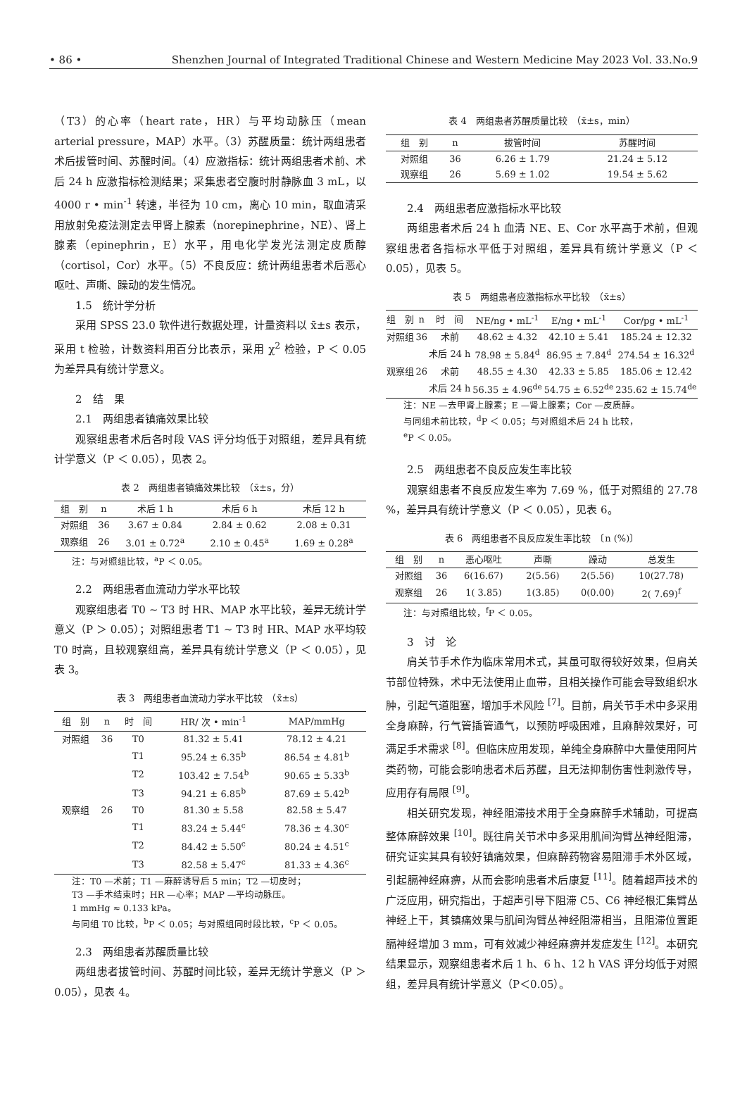• 86 • Shenzhen Journal of Integrated Traditional Chinese and Western Medicine May 2023 Vol. 33.No.9
（T3）的心率（heart rate，HR）与平均动脉压（mean arterial pressure，MAP）水平。（3）苏醒质量：统计两组患者术后拔管时间、苏醒时间。（4）应激指标：统计两组患者术前、术后 24 h 应激指标检测结果；采集患者空腹时肘静脉血 3 mL，以 4000 r • min<sup>-1</sup> 转速，半径为 10 cm，离心 10 min，取血清采用放射免疫法测定去甲肾上腺素（norepinephrine，NE）、肾上腺素（epinephrin，E）水平，用电化学发光法测定皮质醇（cortisol，Cor）水平。（5）不良反应：统计两组患者术后恶心呕吐、声嘶、躁动的发生情况。
1.5　统计学分析
采用 SPSS 23.0 软件进行数据处理，计量资料以 x̄±s 表示，采用 t 检验，计数资料用百分比表示，采用 χ<sup>2</sup> 检验，P ＜ 0.05 为差异具有统计学意义。
2　结　果
2.1　两组患者镇痛效果比较
观察组患者术后各时段 VAS 评分均低于对照组，差异具有统计学意义（P ＜ 0.05），见表 2。
表 2　两组患者镇痛效果比较　（x̄±s，分）
| 组 别 | n | 术后 1 h | 术后 6 h | 术后 12 h |
| --- | --- | --- | --- | --- |
| 对照组 | 36 | 3.67 ± 0.84 | 2.84 ± 0.62 | 2.08 ± 0.31 |
| 观察组 | 26 | 3.01 ± 0.72<sup>a</sup> | 2.10 ± 0.45<sup>a</sup> | 1.69 ± 0.28<sup>a</sup> |
注：与对照组比较，<sup>a</sup>P ＜ 0.05。
2.2　两组患者血流动力学水平比较
观察组患者 T0 ~ T3 时 HR、MAP 水平比较，差异无统计学意义（P ＞ 0.05）；对照组患者 T1 ~ T3 时 HR、MAP 水平均较 T0 时高，且较观察组高，差异具有统计学意义（P ＜ 0.05），见表 3。
表 3　两组患者血流动力学水平比较　（x̄±s）
| 组 别 | n | 时 间 | HR/ 次 • min<sup>-1</sup> | MAP/mmHg |
| --- | --- | --- | --- | --- |
| 对照组 | 36 | T0 | 81.32 ± 5.41 | 78.12 ± 4.21 |
| | | T1 | 95.24 ± 6.35<sup>b</sup> | 86.54 ± 4.81<sup>b</sup> |
| | | T2 | 103.42 ± 7.54<sup>b</sup> | 90.65 ± 5.33<sup>b</sup> |
| | | T3 | 94.21 ± 6.85<sup>b</sup> | 87.69 ± 5.42<sup>b</sup> |
| 观察组 | 26 | T0 | 81.30 ± 5.58 | 82.58 ± 5.47 |
| | | T1 | 83.24 ± 5.44<sup>c</sup> | 78.36 ± 4.30<sup>c</sup> |
| | | T2 | 84.42 ± 5.50<sup>c</sup> | 80.24 ± 4.51<sup>c</sup> |
| | | T3 | 82.58 ± 5.47<sup>c</sup> | 81.33 ± 4.36<sup>c</sup> |
注：T0 —术前；T1 —麻醉诱导后 5 min；T2 —切皮时；
T3 —手术结束时；HR —心率；MAP —平均动脉压。
1 mmHg ≈ 0.133 kPa。
与同组 T0 比较，<sup>b</sup>P ＜ 0.05；与对照组同时段比较，<sup>c</sup>P ＜ 0.05。
2.3　两组患者苏醒质量比较
两组患者拔管时间、苏醒时间比较，差异无统计学意义（P ＞ 0.05），见表 4。
表 4　两组患者苏醒质量比较　（x̄±s，min）
| 组 别 | n | 拔管时间 | 苏醒时间 |
| --- | --- | --- | --- |
| 对照组 | 36 | 6.26 ± 1.79 | 21.24 ± 5.12 |
| 观察组 | 26 | 5.69 ± 1.02 | 19.54 ± 5.62 |
2.4　两组患者应激指标水平比较
两组患者术后 24 h 血清 NE、E、Cor 水平高于术前，但观察组患者各指标水平低于对照组，差异具有统计学意义（P ＜ 0.05），见表 5。
表 5　两组患者应激指标水平比较　（x̄±s）
| 组 别 | n | 时 间 | NE/ng • mL<sup>-1</sup> | E/ng • mL<sup>-1</sup> | Cor/pg • mL<sup>-1</sup> |
| --- | --- | --- | --- | --- | --- |
| 对照组 | 36 | 术前 | 48.62 ± 4.32 | 42.10 ± 5.41 | 185.24 ± 12.32 |
| | | 术后 24 h | 78.98 ± 5.84<sup>d</sup> | 86.95 ± 7.84<sup>d</sup> | 274.54 ± 16.32<sup>d</sup> |
| 观察组 | 26 | 术前 | 48.55 ± 4.30 | 42.33 ± 5.85 | 185.06 ± 12.42 |
| | | 术后 24 h | 56.35 ± 4.96<sup>de</sup> | 54.75 ± 6.52<sup>de</sup> | 235.62 ± 15.74<sup>de</sup> |
注：NE —去甲肾上腺素；E —肾上腺素；Cor —皮质醇。
与同组术前比较，<sup>d</sup>P ＜ 0.05；与对照组术后 24 h 比较，
<sup>e</sup> P ＜ 0.05。
2.5　两组患者不良反应发生率比较
观察组患者不良反应发生率为 7.69 %，低于对照组的 27.78 %，差异具有统计学意义（P ＜ 0.05），见表 6。
表 6　两组患者不良反应发生率比较　〔n (%)〕
| 组 别 | n | 恶心呕吐 | 声嘶 | 躁动 | 总发生 |
| --- | --- | --- | --- | --- | --- |
| 对照组 | 36 | 6(16.67) | 2(5.56) | 2(5.56) | 10(27.78) |
| 观察组 | 26 | 1( 3.85) | 1(3.85) | 0(0.00) | 2( 7.69)<sup>f</sup> |
注：与对照组比较，<sup>f</sup>P ＜ 0.05。
3　讨　论
肩关节手术作为临床常用术式，其虽可取得较好效果，但肩关节部位特殊，术中无法使用止血带，且相关操作可能会导致组织水肿，引起气道阻塞，增加手术风险 <sup>[7]</sup>。目前，肩关节手术中多采用全身麻醉，行气管插管通气，以预防呼吸困难，且麻醉效果好，可满足手术需求 <sup>[8]</sup>。但临床应用发现，单纯全身麻醉中大量使用阿片类药物，可能会影响患者术后苏醒，且无法抑制伤害性刺激传导，应用存有局限 <sup>[9]</sup>。
相关研究发现，神经阻滞技术用于全身麻醉手术辅助，可提高整体麻醉效果 <sup>[10]</sup>。既往肩关节术中多采用肌间沟臂丛神经阻滞，研究证实其具有较好镇痛效果，但麻醉药物容易阻滞手术外区域，引起膈神经麻痹，从而会影响患者术后康复 <sup>[11]</sup>。随着超声技术的广泛应用，研究指出，于超声引导下阻滞 C5、C6 神经根汇集臂丛神经上干，其镇痛效果与肌间沟臂丛神经阻滞相当，且阻滞位置距膈神经增加 3 mm，可有效减少神经麻痹并发症发生 <sup>[12]</sup>。本研究结果显示，观察组患者术后 1 h、6 h、12 h VAS 评分均低于对照组，差异具有统计学意义（P＜0.05）。